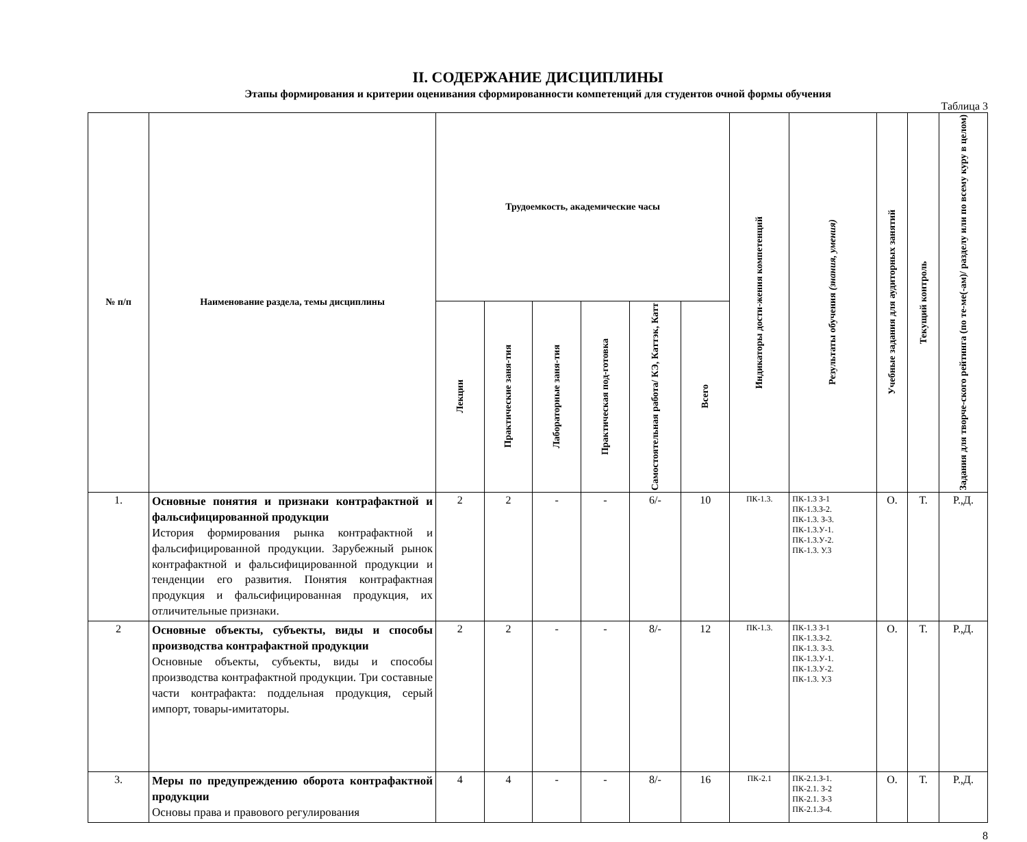II. СОДЕРЖАНИЕ ДИСЦИПЛИНЫ
Этапы формирования и критерии оценивания сформированности компетенций для студентов очной формы обучения
Таблица 3
| № п/п | Наименование раздела, темы дисциплины | Трудоемкость, академические часы | | | | | | Индикаторы дости-жения компетенций | Результаты обучения (знания, умения) | Учебные задания для аудиторных занятий | Текущий контроль | Задания для творче-ского рейтинга (по те-ме(-ам)/ разделу или по всему куру в целом) |
| --- | --- | --- | --- | --- | --- | --- | --- | --- | --- | --- | --- | --- |
| | | Лекции | Практические заня-тия | Лабораторные заня-тия | Практическая под-готовка | Самостоятельная работа/ КЭ, Каттэк, Катт | Всего | | | | | |
| 1. | Основные понятия и признаки контрафактной и фальсифицированной продукции История формирования рынка контрафактной и фальсифицированной продукции. Зарубежный рынок контрафактной и фальсифицированной продукции и тенденции его развития. Понятия контрафактная продукция и фальсифицированная продукция, их отличительные признаки. | 2 | 2 | - | - | 6/- | 10 | ПК-1.3. | ПК-1.3 З-1 ПК-1.3.З-2. ПК-1.3. З-3. ПК-1.3.У-1. ПК-1.3.У-2. ПК-1.3. У.3 | О. | Т. | Р.,Д. |
| 2 | Основные объекты, субъекты, виды и способы производства контрафактной продукции Основные объекты, субъекты, виды и способы производства контрафактной продукции. Три составные части контрафакта: поддельная продукция, серый импорт, товары-имитаторы. | 2 | 2 | - | - | 8/- | 12 | ПК-1.3. | ПК-1.3 З-1 ПК-1.3.З-2. ПК-1.3. З-3. ПК-1.3.У-1. ПК-1.3.У-2. ПК-1.3. У.3 | О. | Т. | Р.,Д. |
| 3. | Меры по предупреждению оборота контрафактной продукции Основы права и правового регулирования | 4 | 4 | - | - | 8/- | 16 | ПК-2.1 | ПК-2.1.З-1. ПК-2.1. З-2 ПК-2.1. З-3 ПК-2.1.З-4. | О. | Т. | Р.,Д. |
8